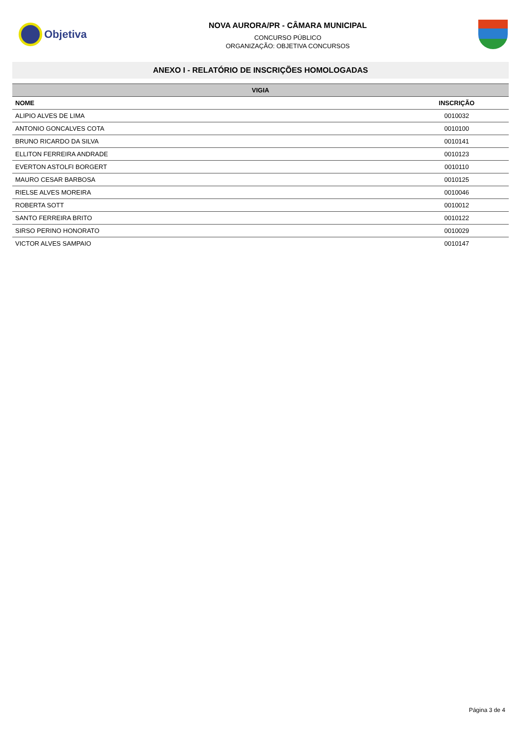Objetiva
NOVA AURORA/PR - CÂMARA MUNICIPAL
CONCURSO PÚBLICO
ORGANIZAÇÃO: OBJETIVA CONCURSOS
ANEXO I - RELATÓRIO DE INSCRIÇÕES HOMOLOGADAS
| VIGIA | |
| --- | --- |
| NOME | INSCRIÇÃO |
| ALIPIO ALVES DE LIMA | 0010032 |
| ANTONIO GONCALVES COTA | 0010100 |
| BRUNO RICARDO DA SILVA | 0010141 |
| ELLITON FERREIRA ANDRADE | 0010123 |
| EVERTON ASTOLFI BORGERT | 0010110 |
| MAURO CESAR BARBOSA | 0010125 |
| RIELSE ALVES MOREIRA | 0010046 |
| ROBERTA SOTT | 0010012 |
| SANTO FERREIRA BRITO | 0010122 |
| SIRSO PERINO HONORATO | 0010029 |
| VICTOR ALVES SAMPAIO | 0010147 |
Página 3 de 4